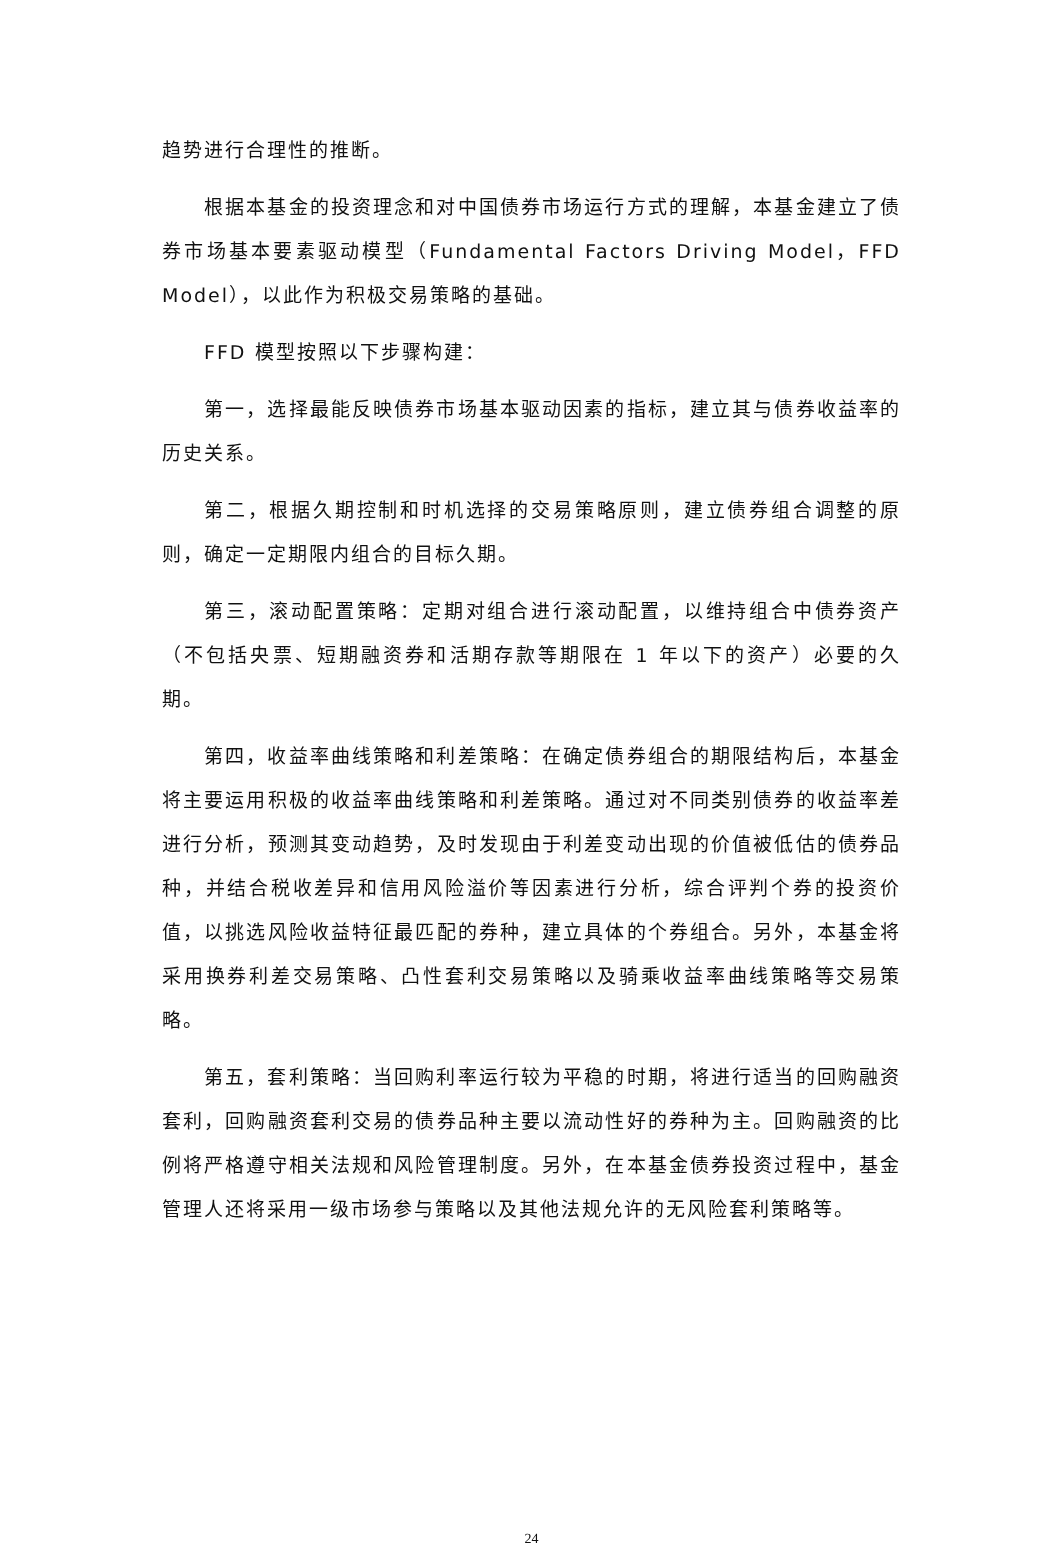趋势进行合理性的推断。
根据本基金的投资理念和对中国债券市场运行方式的理解，本基金建立了债券市场基本要素驱动模型（Fundamental Factors Driving Model，FFD Model），以此作为积极交易策略的基础。
FFD 模型按照以下步骤构建：
第一，选择最能反映债券市场基本驱动因素的指标，建立其与债券收益率的历史关系。
第二，根据久期控制和时机选择的交易策略原则，建立债券组合调整的原则，确定一定期限内组合的目标久期。
第三，滚动配置策略：定期对组合进行滚动配置，以维持组合中债券资产（不包括央票、短期融资券和活期存款等期限在 1 年以下的资产）必要的久期。
第四，收益率曲线策略和利差策略：在确定债券组合的期限结构后，本基金将主要运用积极的收益率曲线策略和利差策略。通过对不同类别债券的收益率差进行分析，预测其变动趋势，及时发现由于利差变动出现的价值被低估的债券品种，并结合税收差异和信用风险溢价等因素进行分析，综合评判个券的投资价值，以挑选风险收益特征最匹配的券种，建立具体的个券组合。另外，本基金将采用换券利差交易策略、凸性套利交易策略以及骑乘收益率曲线策略等交易策略。
第五，套利策略：当回购利率运行较为平稳的时期，将进行适当的回购融资套利，回购融资套利交易的债券品种主要以流动性好的券种为主。回购融资的比例将严格遵守相关法规和风险管理制度。另外，在本基金债券投资过程中，基金管理人还将采用一级市场参与策略以及其他法规允许的无风险套利策略等。
24